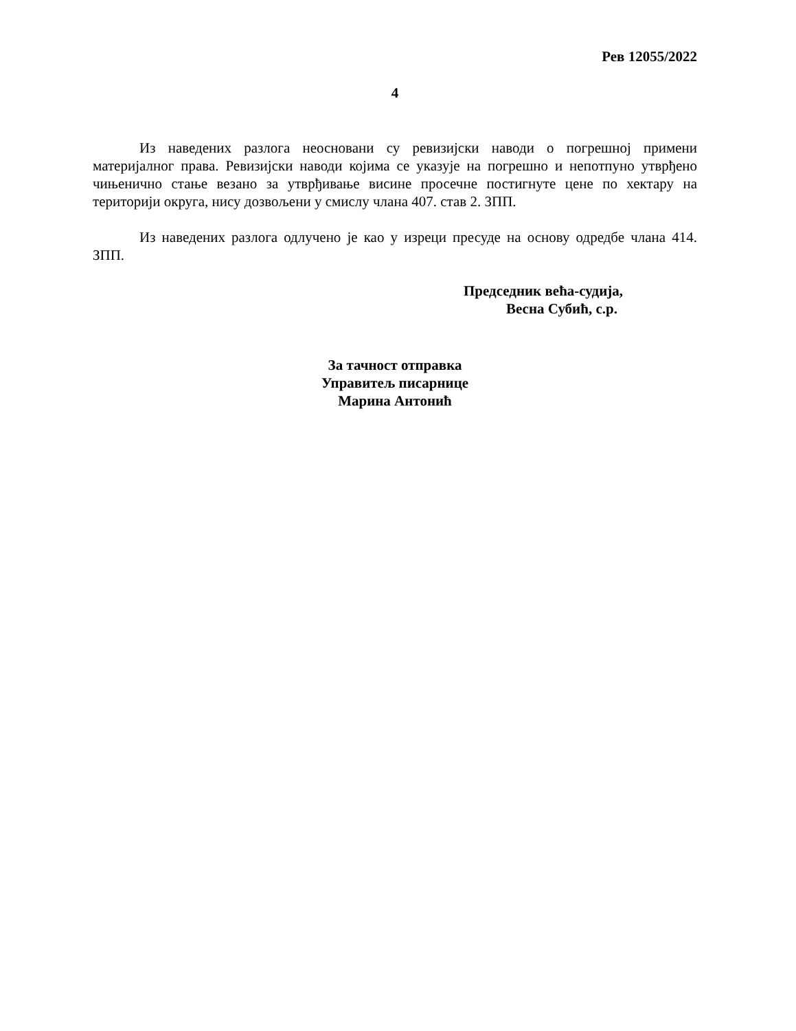Рев 12055/2022
4
Из наведених разлога неосновани су ревизијски наводи о погрешној примени материјалног права. Ревизијски наводи којима се указује на погрешно и непотпуно утврђено чињенично стање везано за утврђивање висине просечне постигнуте цене по хектару на територији округа, нису дозвољени у смислу члана 407. став 2. ЗПП.
Из наведених разлога одлучено је као у изреци пресуде на основу одредбе члана 414. ЗПП.
Председник већа-судија,
Весна Субић, с.р.
За тачност отправка
Управитељ писарнице
Марина Антонић